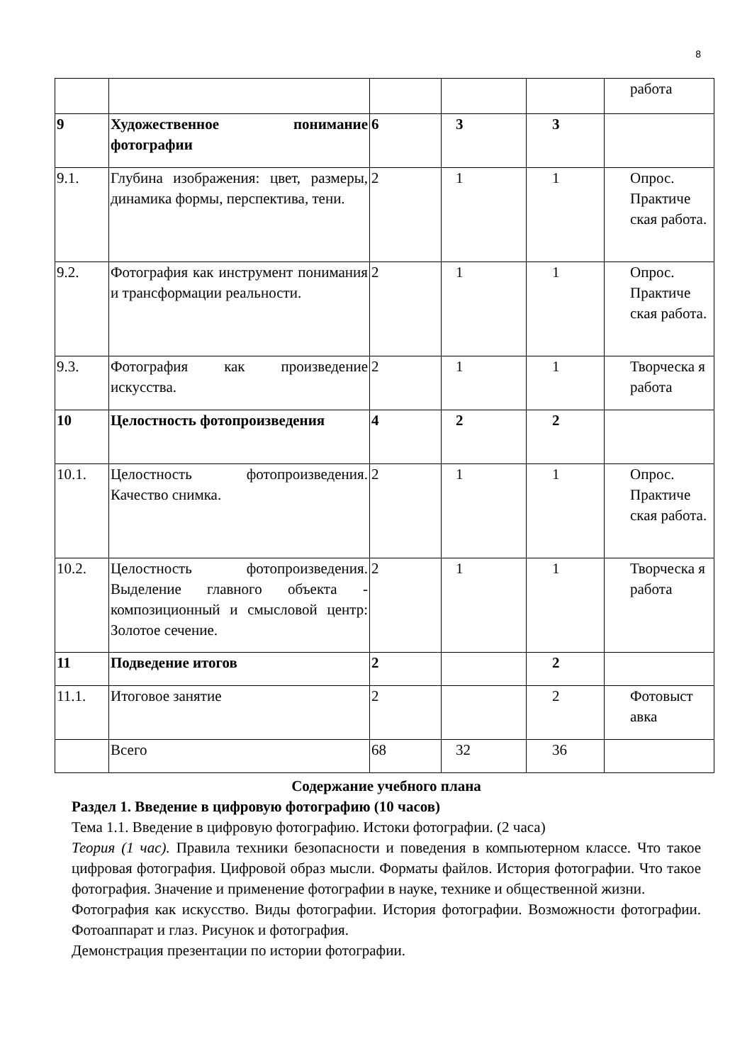8
| | | | | | работа |
| 9 | Художественное понимание фотографии | 6 | 3 | 3 | |
| 9.1. | Глубина изображения: цвет, размеры, динамика формы, перспектива, тени. | 2 | 1 | 1 | Опрос. Практиче ская работа. |
| 9.2. | Фотография как инструмент понимания и трансформации реальности. | 2 | 1 | 1 | Опрос. Практиче ская работа. |
| 9.3. | Фотография как произведение искусства. | 2 | 1 | 1 | Творческа я работа |
| 10 | Целостность фотопроизведения | 4 | 2 | 2 | |
| 10.1. | Целостность фотопроизведения. Качество снимка. | 2 | 1 | 1 | Опрос. Практиче ская работа. |
| 10.2. | Целостность фотопроизведения. Выделение главного объекта - композиционный и смысловой центр: Золотое сечение. | 2 | 1 | 1 | Творческа я работа |
| 11 | Подведение итогов | 2 | | 2 | |
| 11.1. | Итоговое занятие | 2 | | 2 | Фотовыст авка |
| | Всего | 68 | 32 | 36 | |
Содержание учебного плана
Раздел 1. Введение в цифровую фотографию (10 часов)
Тема 1.1. Введение в цифровую фотографию. Истоки фотографии. (2 часа)
Теория (1 час). Правила техники безопасности и поведения в компьютерном классе. Что такое цифровая фотография. Цифровой образ мысли. Форматы файлов. История фотографии. Что такое фотография. Значение и применение фотографии в науке, технике и общественной жизни.
Фотография как искусство. Виды фотографии. История фотографии. Возможности фотографии. Фотоаппарат и глаз. Рисунок и фотография.
Демонстрация презентации по истории фотографии.